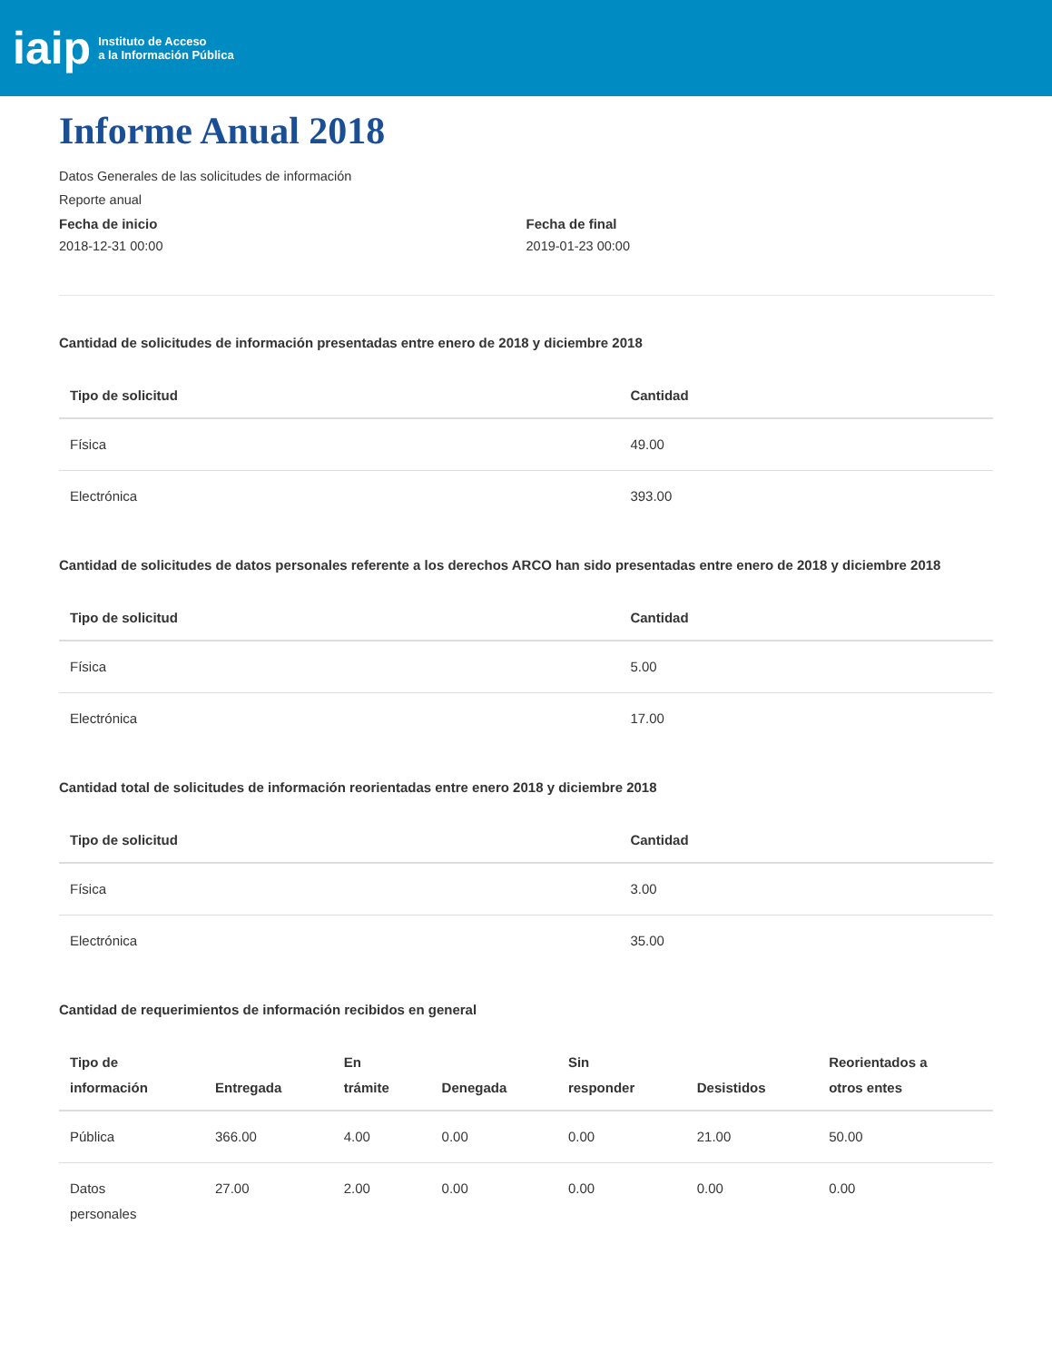iaip Instituto de Acceso
a la Información Pública
Informe Anual 2018
Datos Generales de las solicitudes de información
Reporte anual
Fecha de inicio
2018-12-31 00:00
Fecha de final
2019-01-23 00:00
Cantidad de solicitudes de información presentadas entre enero de 2018 y diciembre 2018
| Tipo de solicitud | Cantidad |
| --- | --- |
| Física | 49.00 |
| Electrónica | 393.00 |
Cantidad de solicitudes de datos personales referente a los derechos ARCO han sido presentadas entre enero de 2018 y diciembre 2018
| Tipo de solicitud | Cantidad |
| --- | --- |
| Física | 5.00 |
| Electrónica | 17.00 |
Cantidad total de solicitudes de información reorientadas entre enero 2018 y diciembre 2018
| Tipo de solicitud | Cantidad |
| --- | --- |
| Física | 3.00 |
| Electrónica | 35.00 |
Cantidad de requerimientos de información recibidos en general
| Tipo de información | Entregada | En trámite | Denegada | Sin responder | Desistidos | Reorientados a otros entes |
| --- | --- | --- | --- | --- | --- | --- |
| Pública | 366.00 | 4.00 | 0.00 | 0.00 | 21.00 | 50.00 |
| Datos personales | 27.00 | 2.00 | 0.00 | 0.00 | 0.00 | 0.00 |